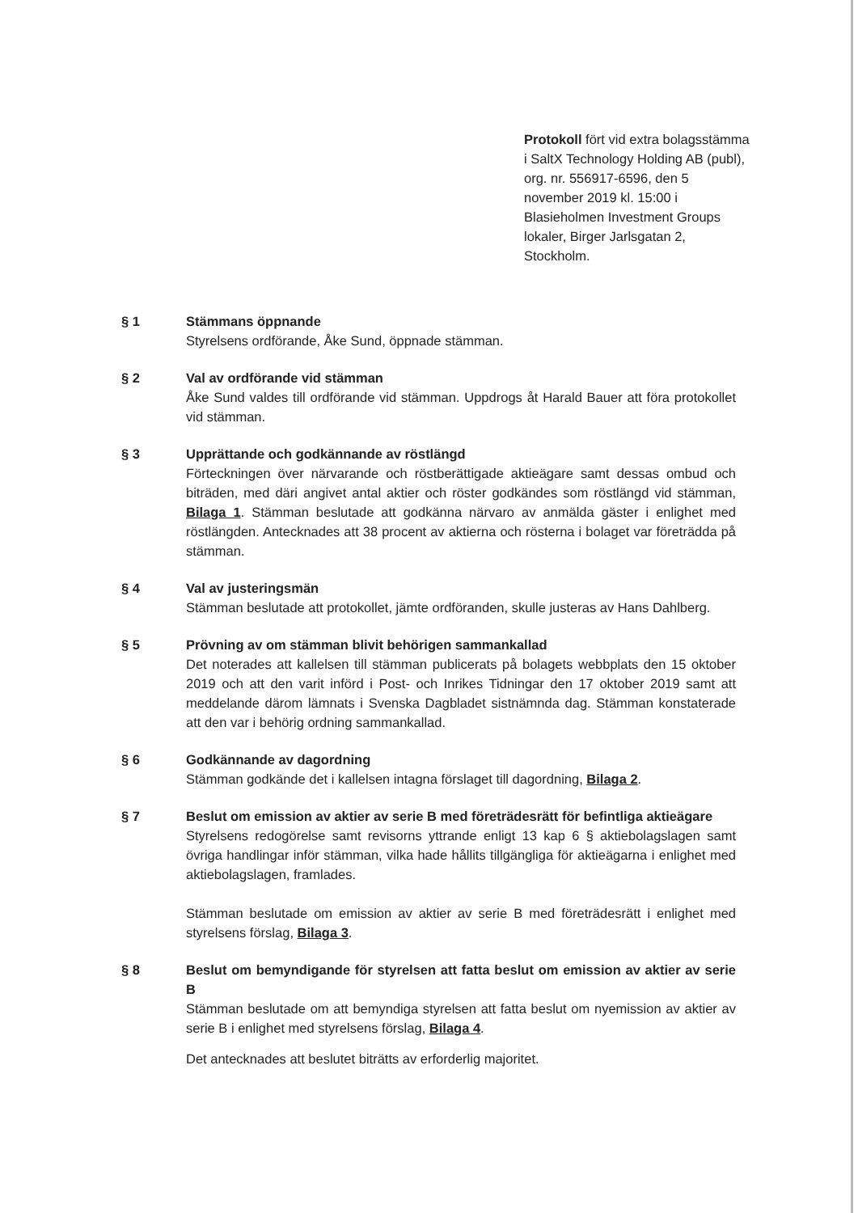Protokoll fört vid extra bolagsstämma i SaltX Technology Holding AB (publ), org. nr. 556917-6596, den 5 november 2019 kl. 15:00 i Blasieholmen Investment Groups lokaler, Birger Jarlsgatan 2, Stockholm.
§ 1 Stämmans öppnande
Styrelsens ordförande, Åke Sund, öppnade stämman.
§ 2 Val av ordförande vid stämman
Åke Sund valdes till ordförande vid stämman. Uppdrogs åt Harald Bauer att föra protokollet vid stämman.
§ 3 Upprättande och godkännande av röstlängd
Förteckningen över närvarande och röstberättigade aktieägare samt dessas ombud och biträden, med däri angivet antal aktier och röster godkändes som röstlängd vid stämman, Bilaga 1. Stämman beslutade att godkänna närvaro av anmälda gäster i enlighet med röstlängden. Antecknades att 38 procent av aktierna och rösterna i bolaget var företrädda på stämman.
§ 4 Val av justeringsmän
Stämman beslutade att protokollet, jämte ordföranden, skulle justeras av Hans Dahlberg.
§ 5 Prövning av om stämman blivit behörigen sammankallad
Det noterades att kallelsen till stämman publicerats på bolagets webbplats den 15 oktober 2019 och att den varit införd i Post- och Inrikes Tidningar den 17 oktober 2019 samt att meddelande därom lämnats i Svenska Dagbladet sistnämnda dag. Stämman konstaterade att den var i behörig ordning sammankallad.
§ 6 Godkännande av dagordning
Stämman godkände det i kallelsen intagna förslaget till dagordning, Bilaga 2.
§ 7 Beslut om emission av aktier av serie B med företrädesrätt för befintliga aktieägare
Styrelsens redogörelse samt revisorns yttrande enligt 13 kap 6 § aktiebolagslagen samt övriga handlingar inför stämman, vilka hade hållits tillgängliga för aktieägarna i enlighet med aktiebolagslagen, framlades.
Stämman beslutade om emission av aktier av serie B med företrädesrätt i enlighet med styrelsens förslag, Bilaga 3.
§ 8 Beslut om bemyndigande för styrelsen att fatta beslut om emission av aktier av serie B
Stämman beslutade om att bemyndiga styrelsen att fatta beslut om nyemission av aktier av serie B i enlighet med styrelsens förslag, Bilaga 4.
Det antecknades att beslutet biträtts av erforderlig majoritet.